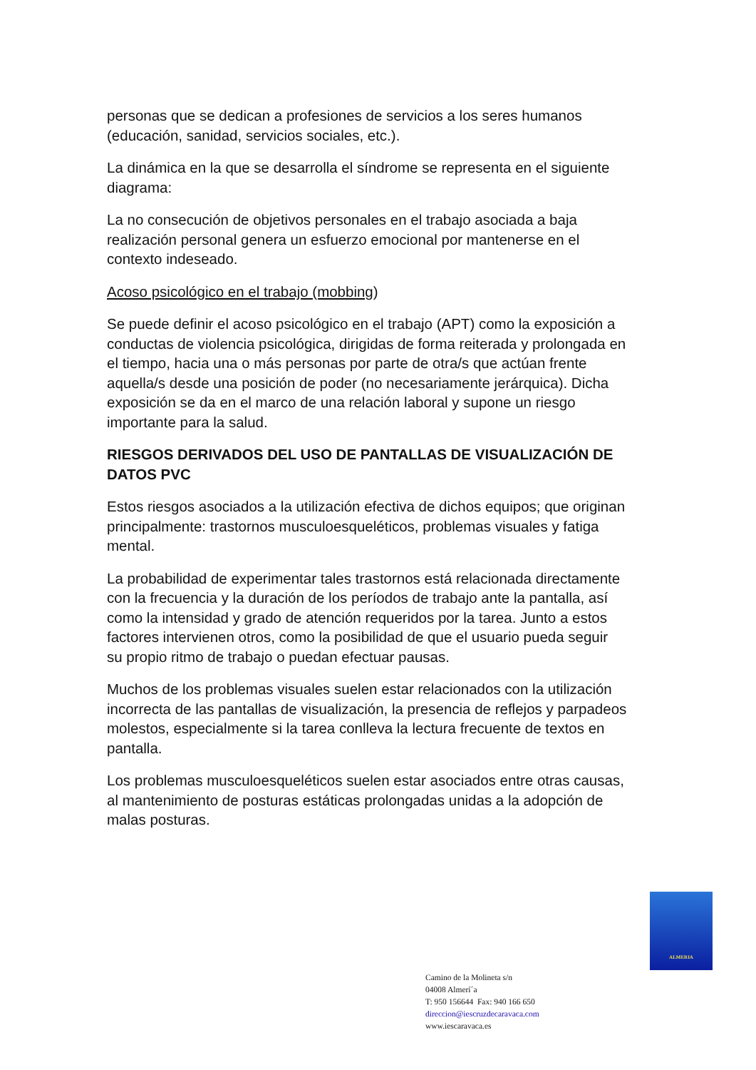personas que se dedican a profesiones de servicios a los seres humanos (educación, sanidad, servicios sociales, etc.).
La dinámica en la que se desarrolla el síndrome se representa en el siguiente diagrama:
La no consecución de objetivos personales en el trabajo asociada a baja realización personal genera un esfuerzo emocional por mantenerse en el contexto indeseado.
Acoso psicológico en el trabajo (mobbing)
Se puede definir el acoso psicológico en el trabajo (APT) como la exposición a conductas de violencia psicológica, dirigidas de forma reiterada y prolongada en el tiempo, hacia una o más personas por parte de otra/s que actúan frente aquella/s desde una posición de poder (no necesariamente jerárquica). Dicha exposición se da en el marco de una relación laboral y supone un riesgo importante para la salud.
RIESGOS DERIVADOS DEL USO DE PANTALLAS DE VISUALIZACIÓN DE DATOS PVC
Estos riesgos asociados a la utilización efectiva de dichos equipos; que originan principalmente: trastornos musculoesqueléticos, problemas visuales y fatiga mental.
La probabilidad de experimentar tales trastornos está relacionada directamente con la frecuencia y la duración de los períodos de trabajo ante la pantalla, así como la intensidad y grado de atención requeridos por la tarea. Junto a estos factores intervienen otros, como la posibilidad de que el usuario pueda seguir su propio ritmo de trabajo o puedan efectuar pausas.
Muchos de los problemas visuales suelen estar relacionados con la utilización incorrecta de las pantallas de visualización, la presencia de reflejos y parpadeos molestos, especialmente si la tarea conlleva la lectura frecuente de textos en pantalla.
Los problemas musculoesqueléticos suelen estar asociados entre otras causas, al mantenimiento de posturas estáticas prolongadas unidas a la adopción de malas posturas.
ALMERIA
Camino de la Molineta s/n
04008 Almerí´a
T: 950 156644 Fax: 940 166 650
direccion@iescruzdecaravaca.com
www.iescaravaca.es